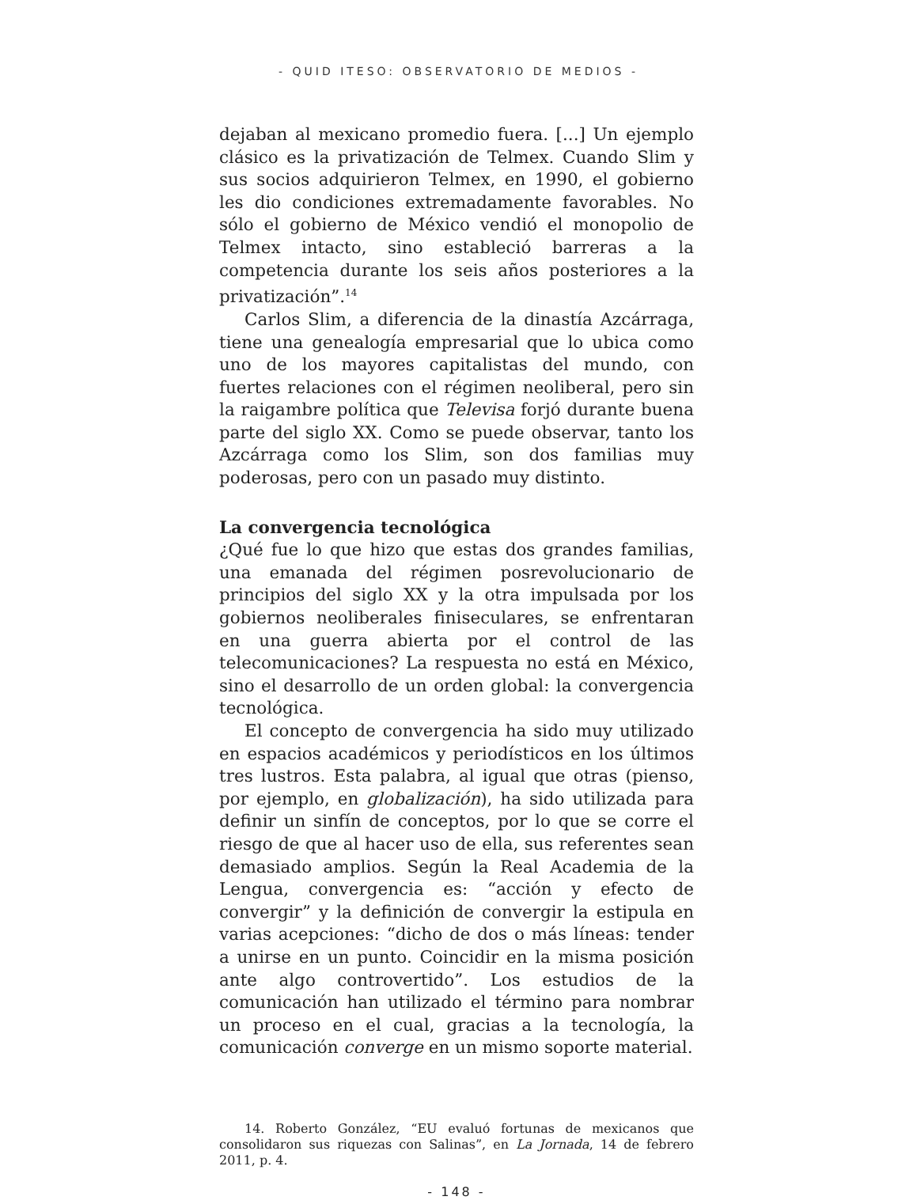- QUID ITESO: OBSERVATORIO DE MEDIOS -
dejaban al mexicano promedio fuera. [...] Un ejemplo clásico es la privatización de Telmex. Cuando Slim y sus socios adquirieron Telmex, en 1990, el gobierno les dio condiciones extremadamente favorables. No sólo el gobierno de México vendió el monopolio de Telmex intacto, sino estableció barreras a la competencia durante los seis años posteriores a la privatización”.<sup>14</sup>
Carlos Slim, a diferencia de la dinastía Azcárraga, tiene una genealogía empresarial que lo ubica como uno de los mayores capitalistas del mundo, con fuertes relaciones con el régimen neoliberal, pero sin la raigambre política que Televisa forjó durante buena parte del siglo XX. Como se puede observar, tanto los Azcárraga como los Slim, son dos familias muy poderosas, pero con un pasado muy distinto.
La convergencia tecnológica
¿Qué fue lo que hizo que estas dos grandes familias, una emanada del régimen posrevolucionario de principios del siglo XX y la otra impulsada por los gobiernos neoliberales finiseculares, se enfrentaran en una guerra abierta por el control de las telecomunicaciones? La respuesta no está en México, sino el desarrollo de un orden global: la convergencia tecnológica.
El concepto de convergencia ha sido muy utilizado en espacios académicos y periodísticos en los últimos tres lustros. Esta palabra, al igual que otras (pienso, por ejemplo, en globalización), ha sido utilizada para definir un sinfín de conceptos, por lo que se corre el riesgo de que al hacer uso de ella, sus referentes sean demasiado amplios. Según la Real Academia de la Lengua, convergencia es: “acción y efecto de convergir” y la definición de convergir la estipula en varias acepciones: “dicho de dos o más líneas: tender a unirse en un punto. Coincidir en la misma posición ante algo controvertido”. Los estudios de la comunicación han utilizado el término para nombrar un proceso en el cual, gracias a la tecnología, la comunicación converge en un mismo soporte material.
14. Roberto González, “EU evaluó fortunas de mexicanos que consolidaron sus riquezas con Salinas”, en La Jornada, 14 de febrero 2011, p. 4.
- 148 -